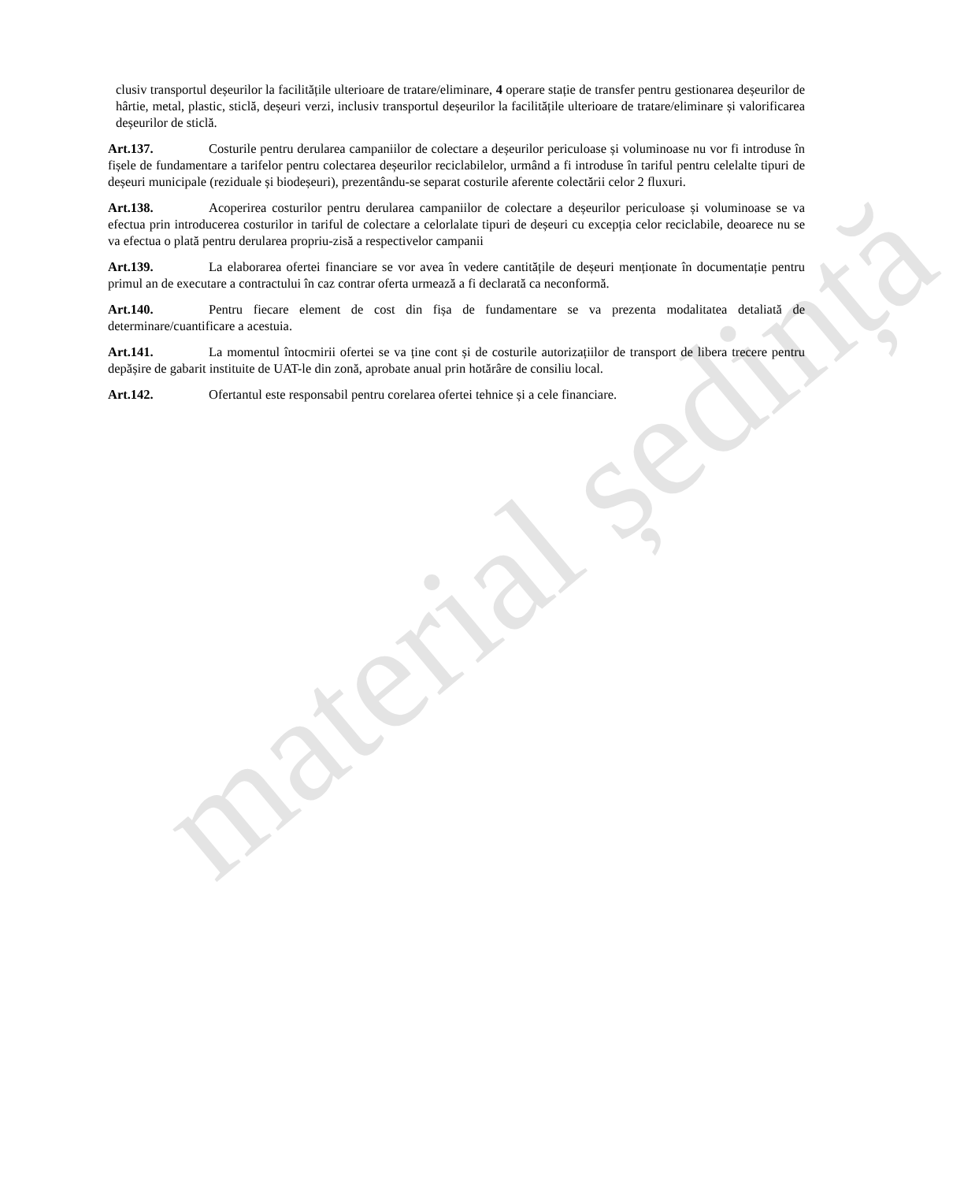clusiv transportul deșeurilor la facilitățile ulterioare de tratare/eliminare, 4 operare stație de transfer pentru gestionarea deșeurilor de hârtie, metal, plastic, sticlă, deșeuri verzi, inclusiv transportul deșeurilor la facilitățile ulterioare de tratare/eliminare și valorificarea deșeurilor de sticlă.
Art.137. Costurile pentru derularea campaniilor de colectare a deșeurilor periculoase și voluminoase nu vor fi introduse în fișele de fundamentare a tarifelor pentru colectarea deșeurilor reciclabilelor, urmând a fi introduse în tariful pentru celelalte tipuri de deșeuri municipale (reziduale și biodeșeuri), prezentându-se separat costurile aferente colectării celor 2 fluxuri.
Art.138. Acoperirea costurilor pentru derularea campaniilor de colectare a deșeurilor periculoase și voluminoase se va efectua prin introducerea costurilor in tariful de colectare a celorlalate tipuri de deșeuri cu excepția celor reciclabile, deoarece nu se va efectua o plată pentru derularea propriu-zisă a respectivelor campanii
Art.139. La elaborarea ofertei financiare se vor avea în vedere cantitățile de deșeuri menționate în documentație pentru primul an de executare a contractului în caz contrar oferta urmează a fi declarată ca neconformă.
Art.140. Pentru fiecare element de cost din fișa de fundamentare se va prezenta modalitatea detaliată de determinare/cuantificare a acestuia.
Art.141. La momentul întocmirii ofertei se va ține cont și de costurile autorizațiilor de transport de libera trecere pentru depășire de gabarit instituite de UAT-le din zonă, aprobate anual prin hotărâre de consiliu local.
Art.142. Ofertantul este responsabil pentru corelarea ofertei tehnice și a cele financiare.
material ședință